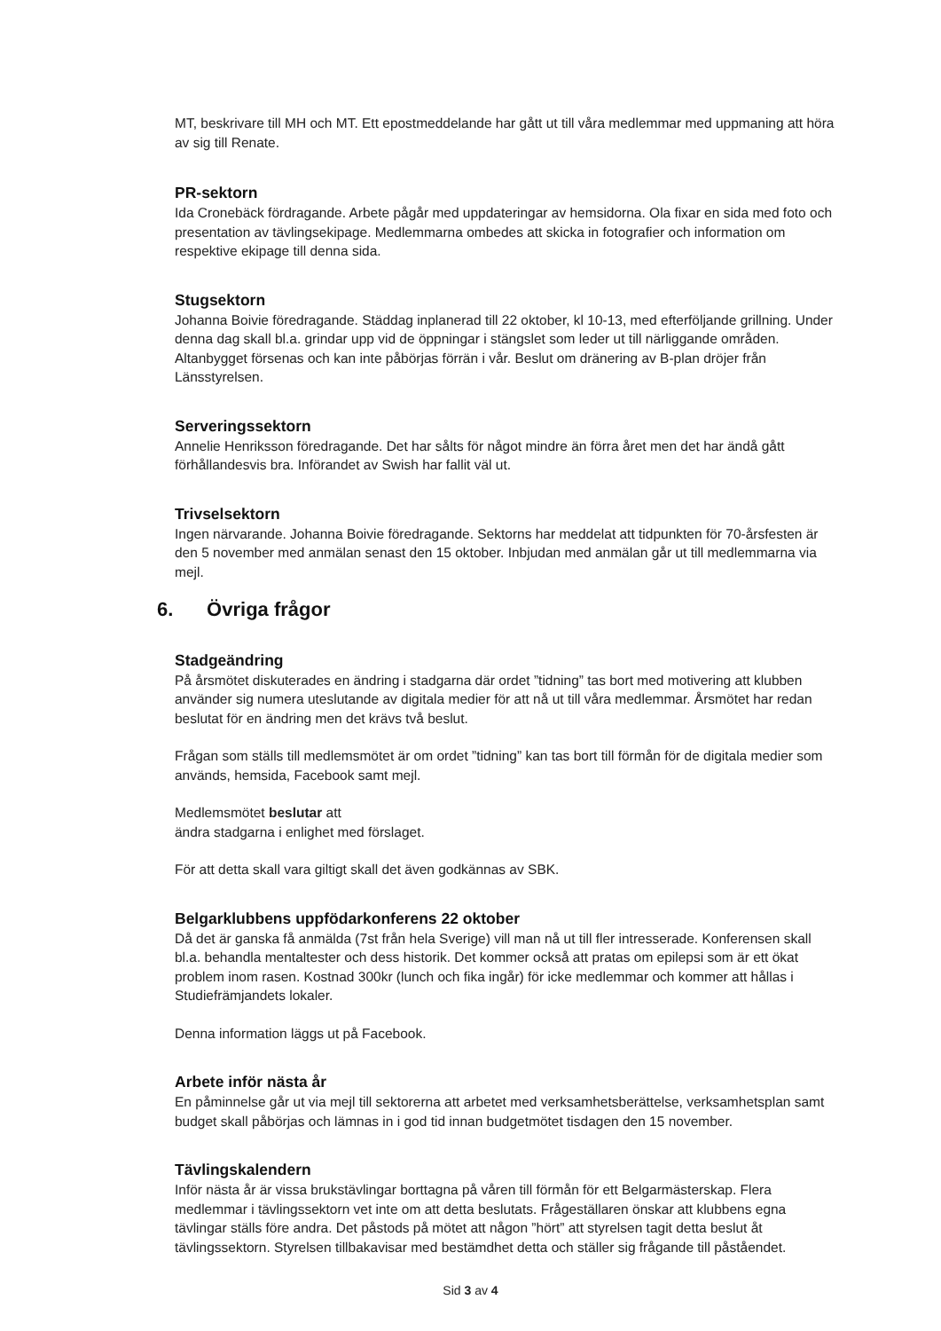MT, beskrivare till MH och MT. Ett epostmeddelande har gått ut till våra medlemmar med uppmaning att höra av sig till Renate.
PR-sektorn
Ida Cronebäck fördragande. Arbete pågår med uppdateringar av hemsidorna. Ola fixar en sida med foto och presentation av tävlingsekipage. Medlemmarna ombedes att skicka in fotografier och information om respektive ekipage till denna sida.
Stugsektorn
Johanna Boivie föredragande. Städdag inplanerad till 22 oktober, kl 10-13, med efterföljande grillning. Under denna dag skall bl.a. grindar upp vid de öppningar i stängslet som leder ut till närliggande områden. Altanbygget försenas och kan inte påbörjas förrän i vår. Beslut om dränering av B-plan dröjer från Länsstyrelsen.
Serveringssektorn
Annelie Henriksson föredragande. Det har sålts för något mindre än förra året men det har ändå gått förhållandesvis bra. Införandet av Swish har fallit väl ut.
Trivselsektorn
Ingen närvarande. Johanna Boivie föredragande. Sektorns har meddelat att tidpunkten för 70-årsfesten är den 5 november med anmälan senast den 15 oktober. Inbjudan med anmälan går ut till medlemmarna via mejl.
6. Övriga frågor
Stadgeändring
På årsmötet diskuterades en ändring i stadgarna där ordet ”tidning” tas bort med motivering att klubben använder sig numera uteslutande av digitala medier för att nå ut till våra medlemmar. Årsmötet har redan beslutat för en ändring men det krävs två beslut.
Frågan som ställs till medlemsmötet är om ordet ”tidning” kan tas bort till förmån för de digitala medier som används, hemsida, Facebook samt mejl.
Medlemsmötet beslutar att
ändra stadgarna i enlighet med förslaget.
För att detta skall vara giltigt skall det även godkännas av SBK.
Belgarklubbens uppfödarkonferens 22 oktober
Då det är ganska få anmälda (7st från hela Sverige) vill man nå ut till fler intresserade. Konferensen skall bl.a. behandla mentaltester och dess historik. Det kommer också att pratas om epilepsi som är ett ökat problem inom rasen. Kostnad 300kr (lunch och fika ingår) för icke medlemmar och kommer att hållas i Studiefrämjandets lokaler.
Denna information läggs ut på Facebook.
Arbete inför nästa år
En påminnelse går ut via mejl till sektorerna att arbetet med verksamhetsberättelse, verksamhetsplan samt budget skall påbörjas och lämnas in i god tid innan budgetmötet tisdagen den 15 november.
Tävlingskalendern
Inför nästa år är vissa brukstävlingar borttagna på våren till förmån för ett Belgarmästerskap. Flera medlemmar i tävlingssektorn vet inte om att detta beslutats. Frågeställaren önskar att klubbens egna tävlingar ställs före andra. Det påstods på mötet att någon ”hört” att styrelsen tagit detta beslut åt tävlingssektorn. Styrelsen tillbakavisar med bestämdhet detta och ställer sig frågande till påståendet.
Sid 3 av 4